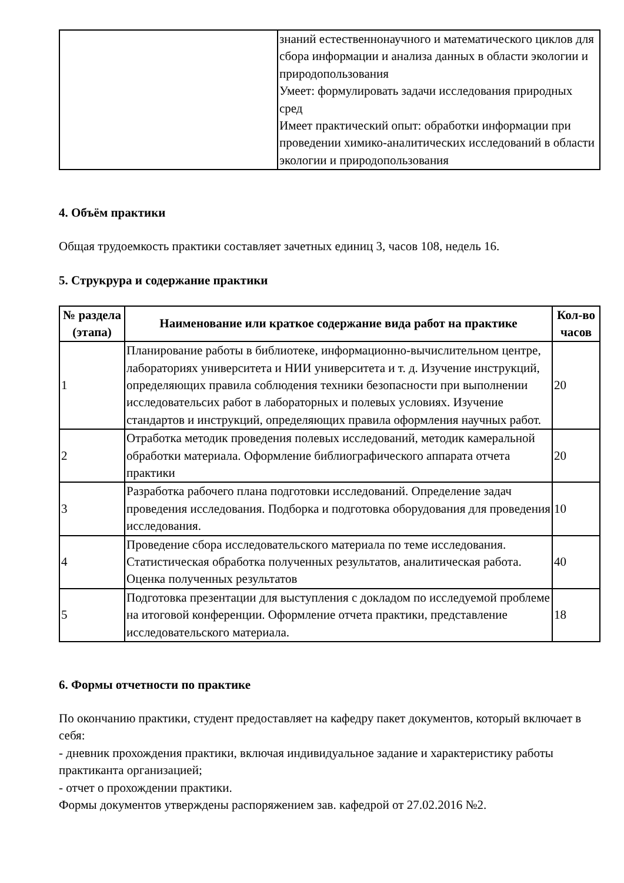| | знаний естественнонаучного и математического циклов для сбора информации и анализа данных в области экологии и природопользования Умеет: формулировать задачи исследования природных сред Имеет практический опыт: обработки информации при проведении химико-аналитических исследований в области экологии и природопользования |
4. Объём практики
Общая трудоемкость практики составляет зачетных единиц 3, часов 108, недель 16.
5. Струкрура и содержание практики
| № раздела (этапа) | Наименование или краткое содержание вида работ на практике | Кол-во часов |
| --- | --- | --- |
| 1 | Планирование работы в библиотеке, информационно-вычислительном центре, лабораториях университета и НИИ университета и т. д. Изучение инструкций, определяющих правила соблюдения техники безопасности при выполнении исследовательсих работ в лабораторных и полевых условиях. Изучение стандартов и инструкций, определяющих правила оформления научных работ. | 20 |
| 2 | Отработка методик проведения полевых исследований, методик камеральной обработки материала. Оформление библиографического аппарата отчета практики | 20 |
| 3 | Разработка рабочего плана подготовки исследований. Определение задач проведения исследования. Подборка и подготовка оборудования для проведения исследования. | 10 |
| 4 | Проведение сбора исследовательского материала по теме исследования. Статистическая обработка полученных результатов, аналитическая работа. Оценка полученных результатов | 40 |
| 5 | Подготовка презентации для выступления с докладом по исследуемой проблеме на итоговой конференции. Оформление отчета практики, представление исследовательского материала. | 18 |
6. Формы отчетности по практике
По окончанию практики, студент предоставляет на кафедру пакет документов, который включает в себя:
- дневник прохождения практики, включая индивидуальное задание и характеристику работы практиканта организацией;
- отчет о прохождении практики.
Формы документов утверждены распоряжением зав. кафедрой от 27.02.2016 №2.